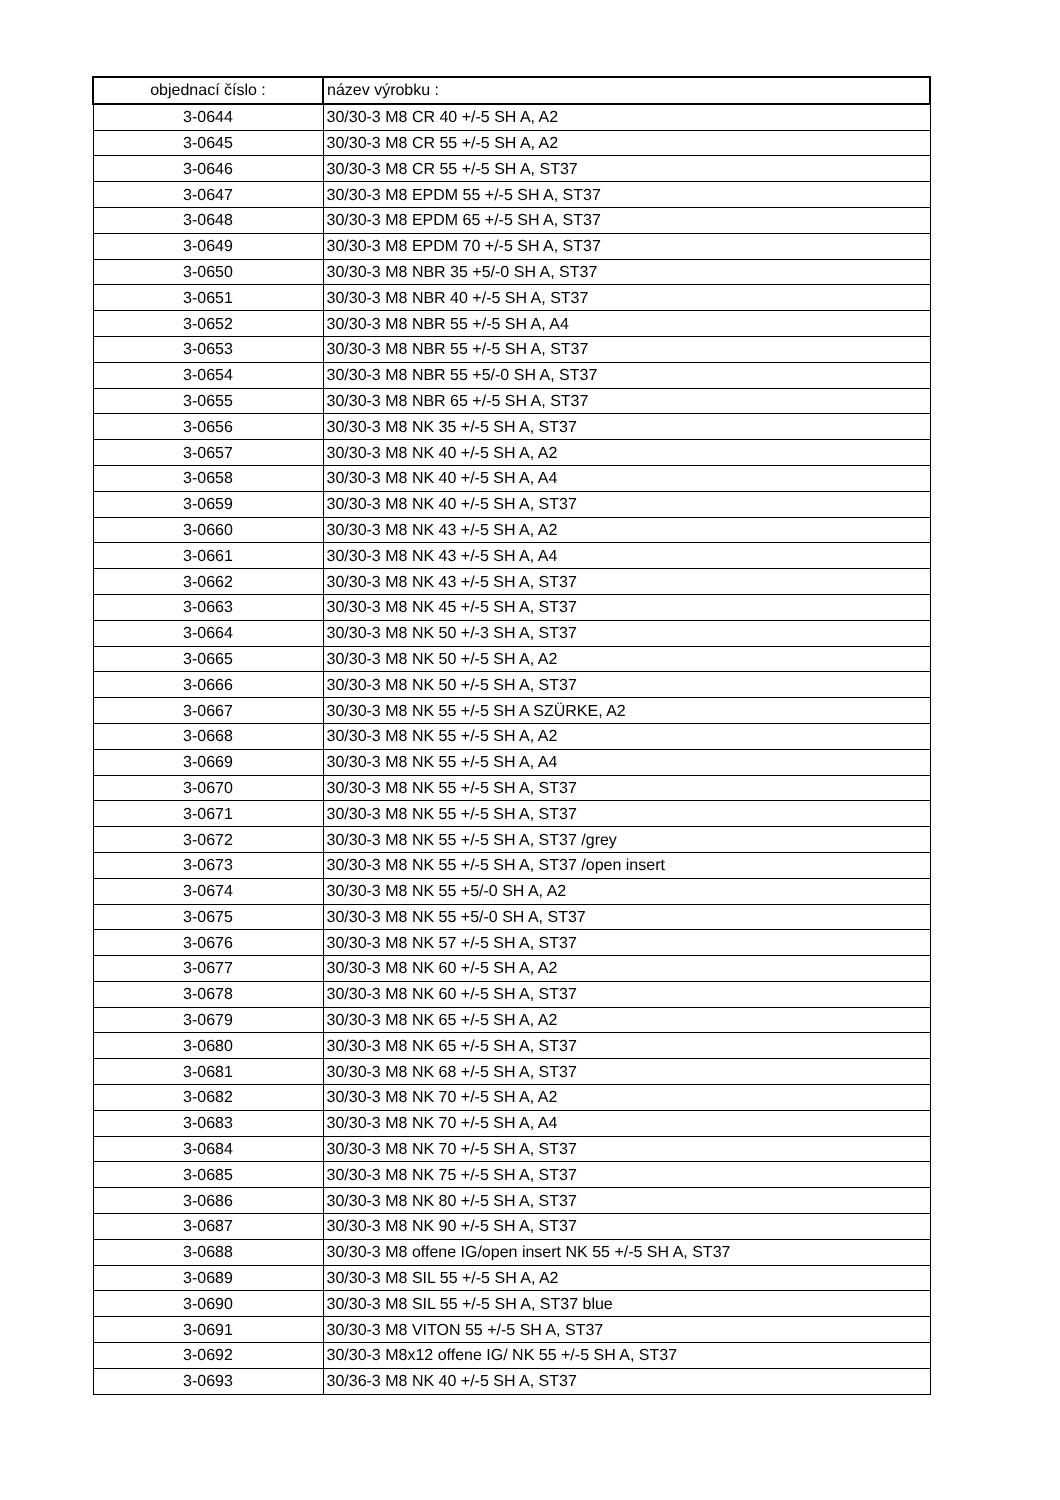| objednací číslo : | název výrobku : |
| --- | --- |
| 3-0644 | 30/30-3 M8 CR 40 +/-5 SH A, A2 |
| 3-0645 | 30/30-3 M8 CR 55 +/-5 SH A, A2 |
| 3-0646 | 30/30-3 M8 CR 55 +/-5 SH A, ST37 |
| 3-0647 | 30/30-3 M8 EPDM 55 +/-5 SH A, ST37 |
| 3-0648 | 30/30-3 M8 EPDM 65 +/-5 SH A, ST37 |
| 3-0649 | 30/30-3 M8 EPDM 70 +/-5 SH A, ST37 |
| 3-0650 | 30/30-3 M8 NBR 35 +5/-0 SH A, ST37 |
| 3-0651 | 30/30-3 M8 NBR 40 +/-5 SH A, ST37 |
| 3-0652 | 30/30-3 M8 NBR 55 +/-5 SH A, A4 |
| 3-0653 | 30/30-3 M8 NBR 55 +/-5 SH A, ST37 |
| 3-0654 | 30/30-3 M8 NBR 55 +5/-0 SH A, ST37 |
| 3-0655 | 30/30-3 M8 NBR 65 +/-5 SH A, ST37 |
| 3-0656 | 30/30-3 M8 NK 35 +/-5 SH A, ST37 |
| 3-0657 | 30/30-3 M8 NK 40 +/-5 SH A, A2 |
| 3-0658 | 30/30-3 M8 NK 40 +/-5 SH A, A4 |
| 3-0659 | 30/30-3 M8 NK 40 +/-5 SH A, ST37 |
| 3-0660 | 30/30-3 M8 NK 43 +/-5 SH A, A2 |
| 3-0661 | 30/30-3 M8 NK 43 +/-5 SH A, A4 |
| 3-0662 | 30/30-3 M8 NK 43 +/-5 SH A, ST37 |
| 3-0663 | 30/30-3 M8 NK 45 +/-5 SH A, ST37 |
| 3-0664 | 30/30-3 M8 NK 50 +/-3 SH A, ST37 |
| 3-0665 | 30/30-3 M8 NK 50 +/-5 SH A, A2 |
| 3-0666 | 30/30-3 M8 NK 50 +/-5 SH A, ST37 |
| 3-0667 | 30/30-3 M8 NK 55 +/-5 SH A SZÜRKE, A2 |
| 3-0668 | 30/30-3 M8 NK 55 +/-5 SH A, A2 |
| 3-0669 | 30/30-3 M8 NK 55 +/-5 SH A, A4 |
| 3-0670 | 30/30-3 M8 NK 55 +/-5 SH A, ST37 |
| 3-0671 | 30/30-3 M8 NK 55 +/-5 SH A, ST37 |
| 3-0672 | 30/30-3 M8 NK 55 +/-5 SH A, ST37 /grey |
| 3-0673 | 30/30-3 M8 NK 55 +/-5 SH A, ST37 /open insert |
| 3-0674 | 30/30-3 M8 NK 55 +5/-0 SH A, A2 |
| 3-0675 | 30/30-3 M8 NK 55 +5/-0 SH A, ST37 |
| 3-0676 | 30/30-3 M8 NK 57 +/-5 SH A, ST37 |
| 3-0677 | 30/30-3 M8 NK 60 +/-5 SH A, A2 |
| 3-0678 | 30/30-3 M8 NK 60 +/-5 SH A, ST37 |
| 3-0679 | 30/30-3 M8 NK 65 +/-5 SH A, A2 |
| 3-0680 | 30/30-3 M8 NK 65 +/-5 SH A, ST37 |
| 3-0681 | 30/30-3 M8 NK 68 +/-5 SH A, ST37 |
| 3-0682 | 30/30-3 M8 NK 70 +/-5 SH A, A2 |
| 3-0683 | 30/30-3 M8 NK 70 +/-5 SH A, A4 |
| 3-0684 | 30/30-3 M8 NK 70 +/-5 SH A, ST37 |
| 3-0685 | 30/30-3 M8 NK 75 +/-5 SH A, ST37 |
| 3-0686 | 30/30-3 M8 NK 80 +/-5 SH A, ST37 |
| 3-0687 | 30/30-3 M8 NK 90 +/-5 SH A, ST37 |
| 3-0688 | 30/30-3 M8 offene IG/open insert NK 55 +/-5 SH A, ST37 |
| 3-0689 | 30/30-3 M8 SIL 55 +/-5 SH A, A2 |
| 3-0690 | 30/30-3 M8 SIL 55 +/-5 SH A, ST37 blue |
| 3-0691 | 30/30-3 M8 VITON 55 +/-5 SH A, ST37 |
| 3-0692 | 30/30-3 M8x12 offene IG/ NK 55 +/-5 SH A, ST37 |
| 3-0693 | 30/36-3 M8 NK 40 +/-5 SH A, ST37 |